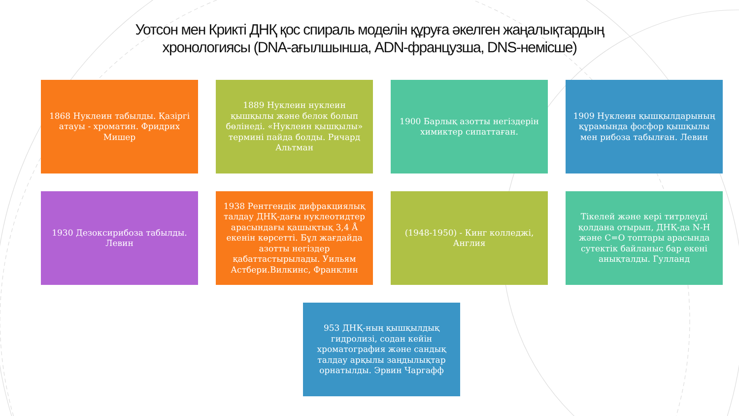Уотсон мен Крикті ДНҚ қос спираль моделін құруға әкелген жаңалықтардың
хронологиясы (DNA-ағылшынша, ADN-французша, DNS-немісше)
1868 Нуклеин табылды. Қазіргі атауы - хроматин. Фридрих Мишер
1889 Нуклеин нуклеин қышқылы және белок болып бөлінеді. «Нуклеин қышқылы» термині пайда болды. Ричард Альтман
1900 Барлық азотты негіздерін химиктер сипаттаған.
1909 Нуклеин қышқылдарының құрамында фосфор қышқылы мен рибоза табылған. Левин
1930 Дезоксирибоза табылды. Левин
1938 Рентгендік дифракциялық талдау ДНҚ-дағы нуклеотидтер арасындағы қашықтық 3,4 Å екенін көрсетті. Бұл жағдайда азотты негіздер қабаттастырылады. Уильям Астбери.Вилкинс, Франклин
(1948-1950) - Кинг колледжі, Англия
Тікелей және кері титрлеуді қолдана отырып, ДНҚ-да N-H және C=O топтары арасында сутектік байланыс бар екені анықталды. Гулланд
953 ДНҚ-ның қышқылдық гидролизі, содан кейін хроматография және сандық талдау арқылы заңдылықтар орнатылды. Эрвин Чаргафф